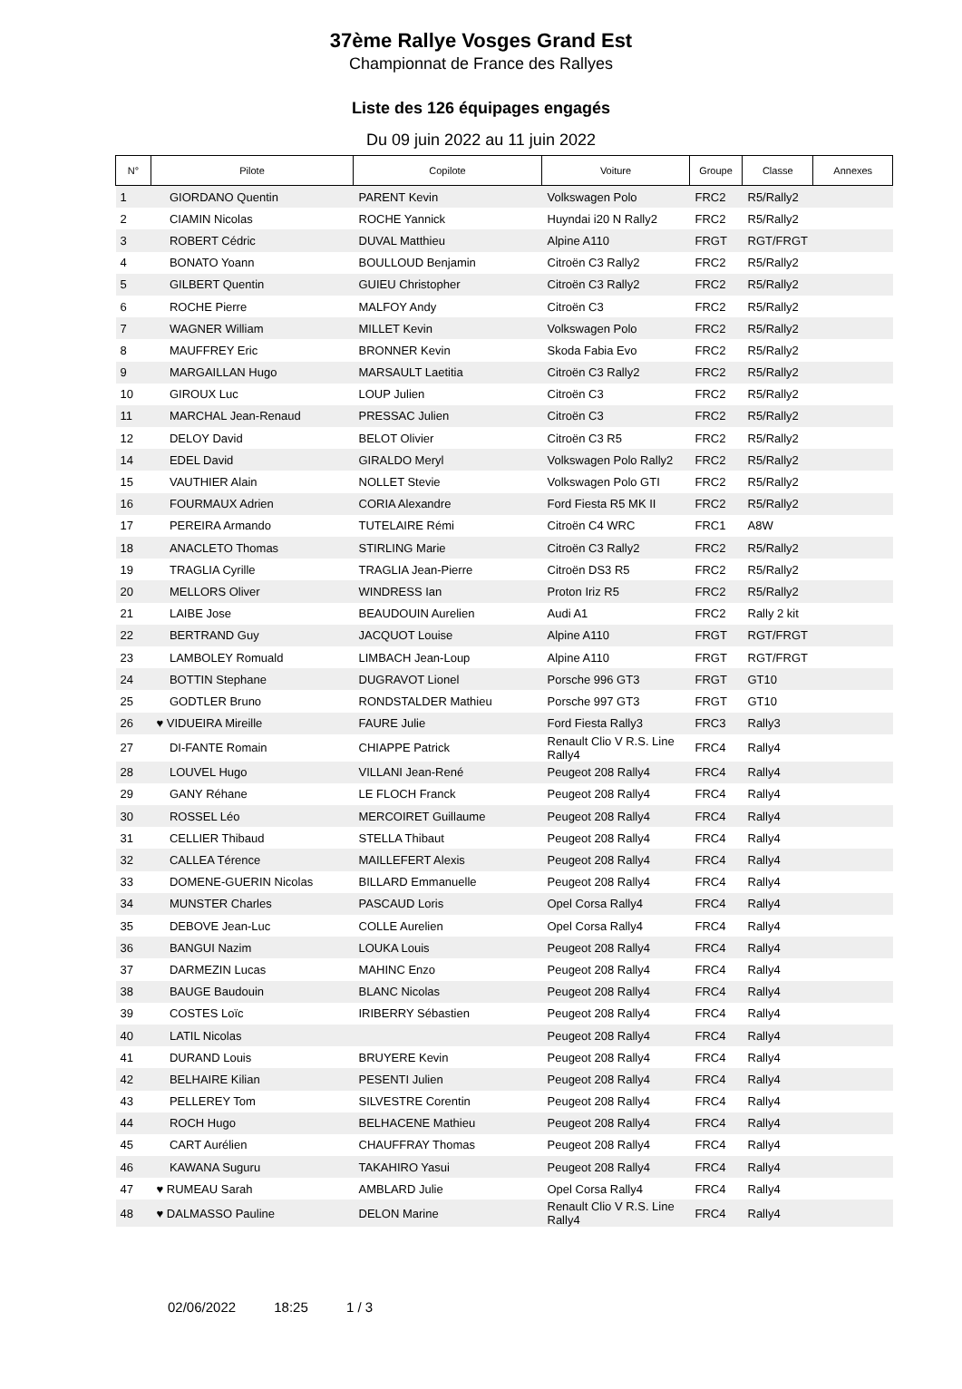37ème Rallye Vosges Grand Est
Championnat de France des Rallyes
Liste des 126 équipages engagés
Du 09 juin 2022 au 11 juin 2022
| N° | Pilote | Copilote | Voiture | Groupe | Classe | Annexes |
| --- | --- | --- | --- | --- | --- | --- |
| 1 | GIORDANO Quentin | PARENT Kevin | Volkswagen Polo | FRC2 | R5/Rally2 | |
| 2 | CIAMIN Nicolas | ROCHE Yannick | Huyndai i20 N Rally2 | FRC2 | R5/Rally2 | |
| 3 | ROBERT Cédric | DUVAL Matthieu | Alpine A110 | FRGT | RGT/FRGT | |
| 4 | BONATO Yoann | BOULLOUD Benjamin | Citroën C3 Rally2 | FRC2 | R5/Rally2 | |
| 5 | GILBERT Quentin | GUIEU Christopher | Citroën C3 Rally2 | FRC2 | R5/Rally2 | |
| 6 | ROCHE Pierre | MALFOY Andy | Citroën C3 | FRC2 | R5/Rally2 | |
| 7 | WAGNER William | MILLET Kevin | Volkswagen Polo | FRC2 | R5/Rally2 | |
| 8 | MAUFFREY Eric | BRONNER Kevin | Skoda Fabia Evo | FRC2 | R5/Rally2 | |
| 9 | MARGAILLAN Hugo | MARSAULT Laetitia | Citroën C3 Rally2 | FRC2 | R5/Rally2 | |
| 10 | GIROUX Luc | LOUP Julien | Citroën C3 | FRC2 | R5/Rally2 | |
| 11 | MARCHAL Jean-Renaud | PRESSAC Julien | Citroën C3 | FRC2 | R5/Rally2 | |
| 12 | DELOY David | BELOT Olivier | Citroën C3 R5 | FRC2 | R5/Rally2 | |
| 14 | EDEL David | GIRALDO Meryl | Volkswagen Polo Rally2 | FRC2 | R5/Rally2 | |
| 15 | VAUTHIER Alain | NOLLET Stevie | Volkswagen Polo GTI | FRC2 | R5/Rally2 | |
| 16 | FOURMAUX Adrien | CORIA Alexandre | Ford Fiesta R5 MK II | FRC2 | R5/Rally2 | |
| 17 | PEREIRA Armando | TUTELAIRE Rémi | Citroën C4 WRC | FRC1 | A8W | |
| 18 | ANACLETO Thomas | STIRLING Marie | Citroën C3 Rally2 | FRC2 | R5/Rally2 | |
| 19 | TRAGLIA Cyrille | TRAGLIA Jean-Pierre | Citroën DS3 R5 | FRC2 | R5/Rally2 | |
| 20 | MELLORS Oliver | WINDRESS Ian | Proton Iriz R5 | FRC2 | R5/Rally2 | |
| 21 | LAIBE Jose | BEAUDOUIN Aurelien | Audi A1 | FRC2 | Rally 2 kit | |
| 22 | BERTRAND Guy | JACQUOT Louise | Alpine A110 | FRGT | RGT/FRGT | |
| 23 | LAMBOLEY Romuald | LIMBACH Jean-Loup | Alpine A110 | FRGT | RGT/FRGT | |
| 24 | BOTTIN Stephane | DUGRAVOT Lionel | Porsche 996 GT3 | FRGT | GT10 | |
| 25 | GODTLER Bruno | RONDSTALDER Mathieu | Porsche 997 GT3 | FRGT | GT10 | |
| 26 | ♥ VIDUEIRA Mireille | FAURE Julie | Ford Fiesta Rally3 | FRC3 | Rally3 | |
| 27 | DI-FANTE Romain | CHIAPPE Patrick | Renault Clio V R.S. Line Rally4 | FRC4 | Rally4 | |
| 28 | LOUVEL Hugo | VILLANI Jean-René | Peugeot 208 Rally4 | FRC4 | Rally4 | |
| 29 | GANY Réhane | LE FLOCH Franck | Peugeot 208 Rally4 | FRC4 | Rally4 | |
| 30 | ROSSEL Léo | MERCOIRET Guillaume | Peugeot 208 Rally4 | FRC4 | Rally4 | |
| 31 | CELLIER Thibaud | STELLA Thibaut | Peugeot 208 Rally4 | FRC4 | Rally4 | |
| 32 | CALLEA Térence | MAILLEFERT Alexis | Peugeot 208 Rally4 | FRC4 | Rally4 | |
| 33 | DOMENE-GUERIN Nicolas | BILLARD Emmanuelle | Peugeot 208 Rally4 | FRC4 | Rally4 | |
| 34 | MUNSTER Charles | PASCAUD Loris | Opel Corsa Rally4 | FRC4 | Rally4 | |
| 35 | DEBOVE Jean-Luc | COLLE Aurelien | Opel Corsa Rally4 | FRC4 | Rally4 | |
| 36 | BANGUI Nazim | LOUKA Louis | Peugeot 208 Rally4 | FRC4 | Rally4 | |
| 37 | DARMEZIN Lucas | MAHINC Enzo | Peugeot 208 Rally4 | FRC4 | Rally4 | |
| 38 | BAUGE Baudouin | BLANC Nicolas | Peugeot 208 Rally4 | FRC4 | Rally4 | |
| 39 | COSTES Loïc | IRIBERRY Sébastien | Peugeot 208 Rally4 | FRC4 | Rally4 | |
| 40 | LATIL Nicolas | | Peugeot 208 Rally4 | FRC4 | Rally4 | |
| 41 | DURAND Louis | BRUYERE Kevin | Peugeot 208 Rally4 | FRC4 | Rally4 | |
| 42 | BELHAIRE Kilian | PESENTI Julien | Peugeot 208 Rally4 | FRC4 | Rally4 | |
| 43 | PELLEREY Tom | SILVESTRE Corentin | Peugeot 208 Rally4 | FRC4 | Rally4 | |
| 44 | ROCH Hugo | BELHACENE Mathieu | Peugeot 208 Rally4 | FRC4 | Rally4 | |
| 45 | CART Aurélien | CHAUFFRAY Thomas | Peugeot 208 Rally4 | FRC4 | Rally4 | |
| 46 | KAWANA Suguru | TAKAHIRO Yasui | Peugeot 208 Rally4 | FRC4 | Rally4 | |
| 47 | ♥ RUMEAU Sarah | AMBLARD Julie | Opel Corsa Rally4 | FRC4 | Rally4 | |
| 48 | ♥ DALMASSO Pauline | DELON Marine | Renault Clio V R.S. Line Rally4 | FRC4 | Rally4 | |
02/06/2022 18:25 1 / 3